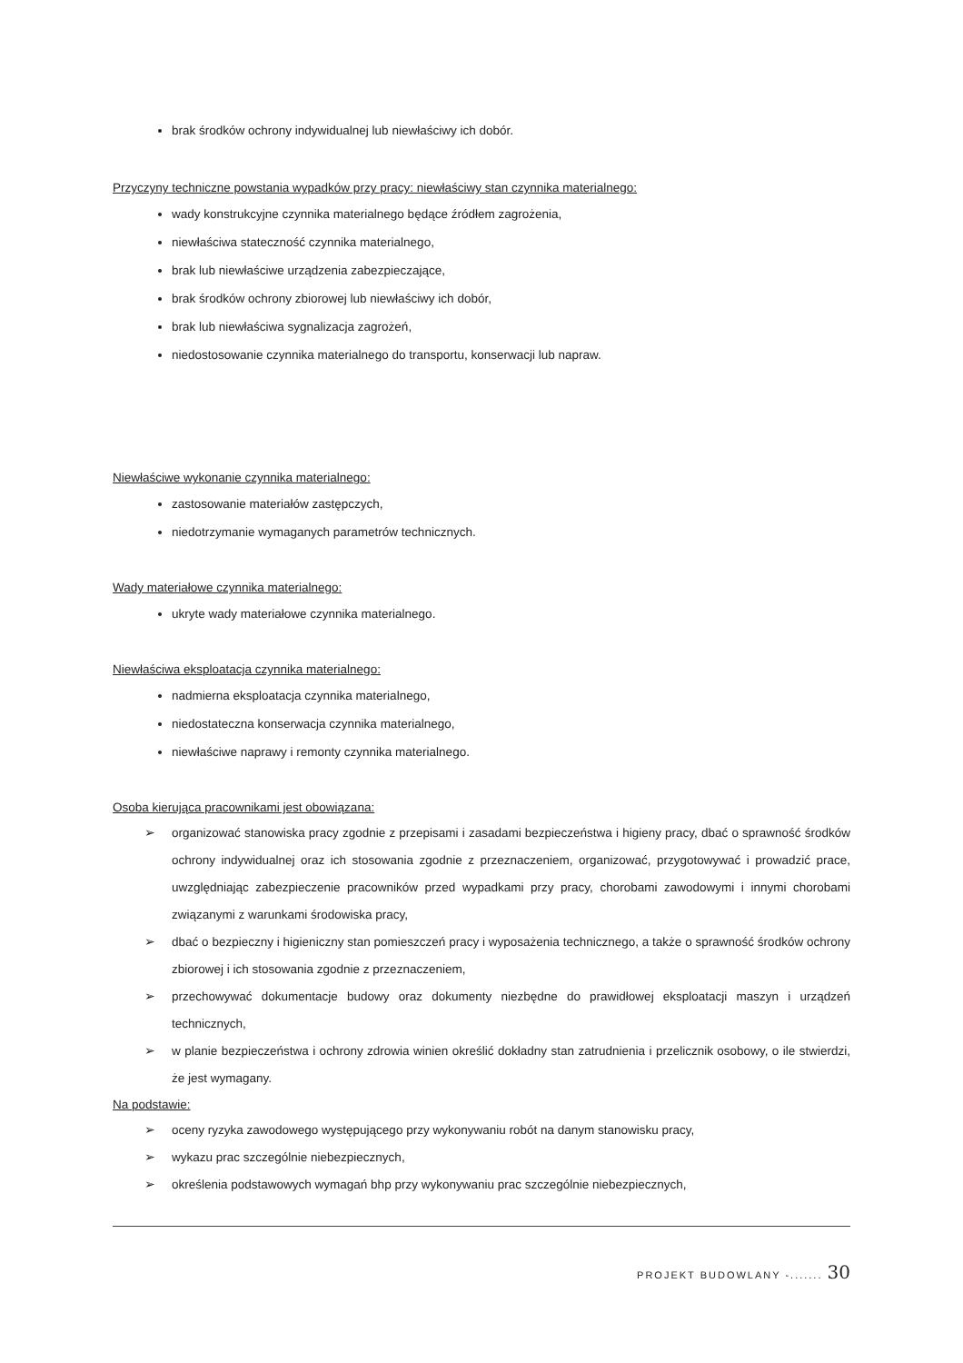brak środków ochrony indywidualnej lub niewłaściwy ich dobór.
Przyczyny techniczne powstania wypadków przy pracy: niewłaściwy stan czynnika materialnego:
wady konstrukcyjne czynnika materialnego będące źródłem zagrożenia,
niewłaściwa stateczność czynnika materialnego,
brak lub niewłaściwe urządzenia zabezpieczające,
brak środków ochrony zbiorowej lub niewłaściwy ich dobór,
brak lub niewłaściwa sygnalizacja zagrożeń,
niedostosowanie czynnika materialnego do transportu, konserwacji lub napraw.
Niewłaściwe wykonanie czynnika materialnego:
zastosowanie materiałów zastępczych,
niedotrzymanie wymaganych parametrów technicznych.
Wady materiałowe czynnika materialnego:
ukryte wady materiałowe czynnika materialnego.
Niewłaściwa eksploatacja czynnika materialnego:
nadmierna eksploatacja czynnika materialnego,
niedostateczna konserwacja czynnika materialnego,
niewłaściwe naprawy i remonty czynnika materialnego.
Osoba kierująca pracownikami jest obowiązana:
➢ organizować stanowiska pracy zgodnie z przepisami i zasadami bezpieczeństwa i higieny pracy, dbać o sprawność środków ochrony indywidualnej oraz ich stosowania zgodnie z przeznaczeniem, organizować, przygotowywać i prowadzić prace, uwzględniając zabezpieczenie pracowników przed wypadkami przy pracy, chorobami zawodowymi i innymi chorobami związanymi z warunkami środowiska pracy,
➢ dbać o bezpieczny i higieniczny stan pomieszczeń pracy i wyposażenia technicznego, a także o sprawność środków ochrony zbiorowej i ich stosowania zgodnie z przeznaczeniem,
➢ przechowywać dokumentacje budowy oraz dokumenty niezbędne do prawidłowej eksploatacji maszyn i urządzeń technicznych,
➢ w planie bezpieczeństwa i ochrony zdrowia winien określić dokładny stan zatrudnienia i przelicznik osobowy, o ile stwierdzi, że jest wymagany.
Na podstawie:
➢ oceny ryzyka zawodowego występującego przy wykonywaniu robót na danym stanowisku pracy,
➢ wykazu prac szczególnie niebezpiecznych,
➢ określenia podstawowych wymagań bhp przy wykonywaniu prac szczególnie niebezpiecznych,
PROJEKT BUDOWLANY -....... 30